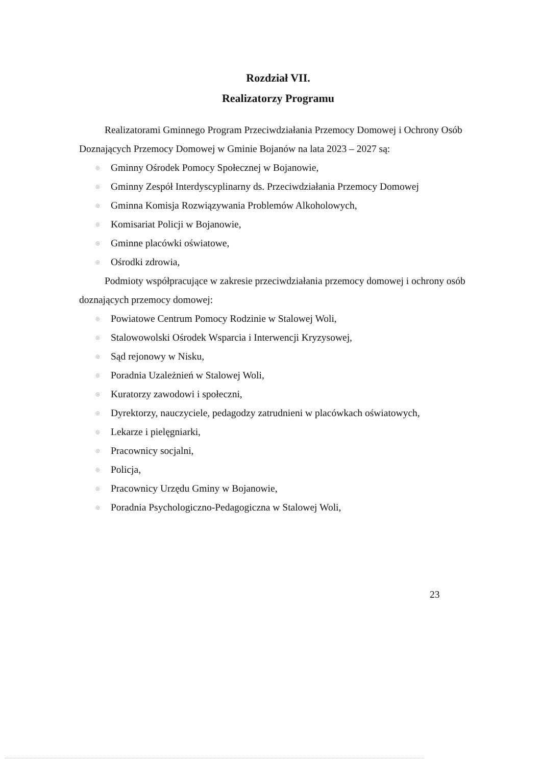Rozdział VII.
Realizatorzy Programu
Realizatorami Gminnego Program Przeciwdziałania Przemocy Domowej i Ochrony Osób Doznających Przemocy Domowej w Gminie Bojanów na lata 2023 – 2027 są:
◎ Gminny Ośrodek Pomocy Społecznej w Bojanowie,
◎ Gminny Zespół Interdyscyplinarny ds. Przeciwdziałania Przemocy Domowej
◎ Gminna Komisja Rozwiązywania Problemów Alkoholowych,
◎ Komisariat Policji w Bojanowie,
◎ Gminne placówki oświatowe,
◎ Ośrodki zdrowia,
Podmioty współpracujące w zakresie przeciwdziałania przemocy domowej i ochrony osób doznających przemocy domowej:
◎ Powiatowe Centrum Pomocy Rodzinie w Stalowej Woli,
◎ Stalowowolski Ośrodek Wsparcia i Interwencji Kryzysowej,
◎ Sąd rejonowy w Nisku,
◎ Poradnia Uzależnień w Stalowej Woli,
◎ Kuratorzy zawodowi i społeczni,
◎ Dyrektorzy, nauczyciele, pedagodzy zatrudnieni w placówkach oświatowych,
◎ Lekarze i pielęgniarki,
◎ Pracownicy socjalni,
◎ Policja,
◎ Pracownicy Urzędu Gminy w Bojanowie,
◎ Poradnia Psychologiczno-Pedagogiczna w Stalowej Woli,
23